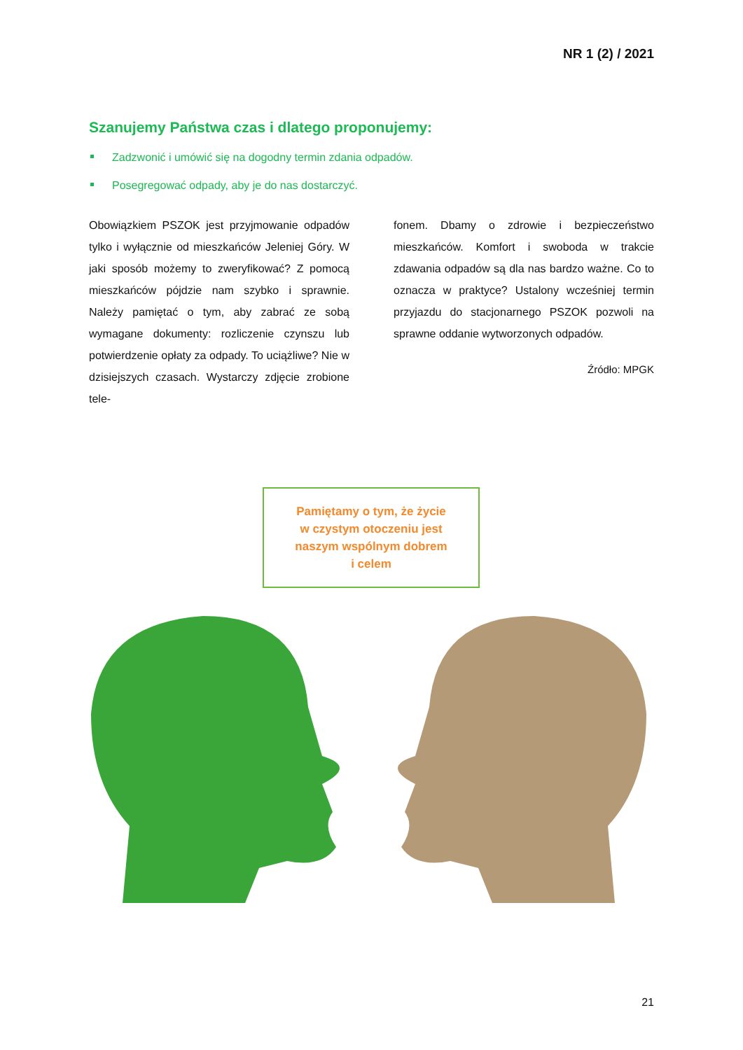NR 1 (2) / 2021
Szanujemy Państwa czas i dlatego proponujemy:
Zadzwonić i umówić się na dogodny termin zdania odpadów.
Posegregować odpady, aby je do nas dostarczyć.
Obowiązkiem PSZOK jest przyjmowanie odpadów tylko i wyłącznie od mieszkańców Jeleniej Góry. W jaki sposób możemy to zweryfikować? Z pomocą mieszkańców pójdzie nam szybko i sprawnie. Należy pamiętać o tym, aby zabrać ze sobą wymagane dokumenty: rozliczenie czynszu lub potwierdzenie opłaty za odpady. To uciążliwe? Nie w dzisiejszych czasach. Wystarczy zdjęcie zrobione tele-
fonem. Dbamy o zdrowie i bezpieczeństwo mieszkańców. Komfort i swoboda w trakcie zdawania odpadów są dla nas bardzo ważne. Co to oznacza w praktyce? Ustalony wcześniej termin przyjazdu do stacjonarnego PSZOK pozwoli na sprawne oddanie wytworzonych odpadów.
Źródło: MPGK
Pamiętamy o tym, że życie
w czystym otoczeniu jest
naszym wspólnym dobrem
i celem
21